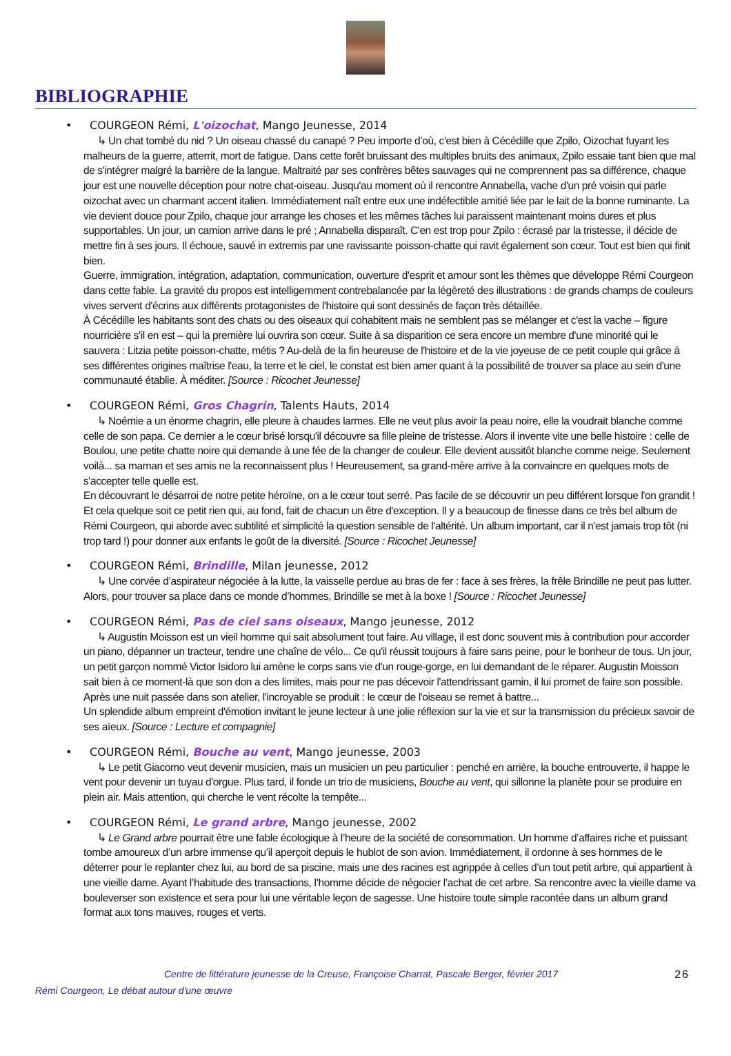BIBLIOGRAPHIE
• COURGEON Rémi, L'oizochat, Mango Jeunesse, 2014
↳ Un chat tombé du nid ? Un oiseau chassé du canapé ? Peu importe d’où, c'est bien à Cécédille que Zpilo, Oizochat fuyant les malheurs de la guerre, atterrit, mort de fatigue. Dans cette forêt bruissant des multiples bruits des animaux, Zpilo essaie tant bien que mal de s'intégrer malgré la barrière de la langue. Maltraité par ses confrères bêtes sauvages qui ne comprennent pas sa différence, chaque jour est une nouvelle déception pour notre chat-oiseau. Jusqu'au moment où il rencontre Annabella, vache d'un pré voisin qui parle oizochat avec un charmant accent italien. Immédiatement naît entre eux une indéfectible amitié liée par le lait de la bonne ruminante. La vie devient douce pour Zpilo, chaque jour arrange les choses et les mêmes tâches lui paraissent maintenant moins dures et plus supportables. Un jour, un camion arrive dans le pré ; Annabella disparaît. C'en est trop pour Zpilo : écrasé par la tristesse, il décide de mettre fin à ses jours. Il échoue, sauvé in extremis par une ravissante poisson-chatte qui ravit également son cœur. Tout est bien qui finit bien.
Guerre, immigration, intégration, adaptation, communication, ouverture d'esprit et amour sont les thèmes que développe Rémi Courgeon dans cette fable. La gravité du propos est intelligemment contrebalancée par la légèreté des illustrations : de grands champs de couleurs vives servent d'écrins aux différents protagonistes de l'histoire qui sont dessinés de façon très détaillée.
À Cécédille les habitants sont des chats ou des oiseaux qui cohabitent mais ne semblent pas se mélanger et c'est la vache – figure nourricière s'il en est – qui la première lui ouvrira son cœur. Suite à sa disparition ce sera encore un membre d'une minorité qui le sauvera : Litzia petite poisson-chatte, métis ? Au-delà de la fin heureuse de l'histoire et de la vie joyeuse de ce petit couple qui grâce à ses différentes origines maîtrise l'eau, la terre et le ciel, le constat est bien amer quant à la possibilité de trouver sa place au sein d'une communauté établie. À méditer. [Source : Ricochet Jeunesse]
• COURGEON Rémi, Gros Chagrin, Talents Hauts, 2014
↳ Noémie a un énorme chagrin, elle pleure à chaudes larmes. Elle ne veut plus avoir la peau noire, elle la voudrait blanche comme celle de son papa. Ce dernier a le cœur brisé lorsqu'il découvre sa fille pleine de tristesse. Alors il invente vite une belle histoire : celle de Boulou, une petite chatte noire qui demande à une fée de la changer de couleur. Elle devient aussitôt blanche comme neige. Seulement voilà... sa maman et ses amis ne la reconnaissent plus ! Heureusement, sa grand-mère arrive à la convaincre en quelques mots de s'accepter telle quelle est.
En découvrant le désarroi de notre petite héroïne, on a le cœur tout serré. Pas facile de se découvrir un peu différent lorsque l'on grandit ! Et cela quelque soit ce petit rien qui, au fond, fait de chacun un être d'exception. Il y a beaucoup de finesse dans ce très bel album de Rémi Courgeon, qui aborde avec subtilité et simplicité la question sensible de l'altérité. Un album important, car il n'est jamais trop tôt (ni trop tard !) pour donner aux enfants le goût de la diversité. [Source : Ricochet Jeunesse]
• COURGEON Rémi, Brindille, Milan jeunesse, 2012
↳ Une corvée d’aspirateur négociée à la lutte, la vaisselle perdue au bras de fer : face à ses frères, la frêle Brindille ne peut pas lutter. Alors, pour trouver sa place dans ce monde d’hommes, Brindille se met à la boxe ! [Source : Ricochet Jeunesse]
• COURGEON Rémi, Pas de ciel sans oiseaux, Mango jeunesse, 2012
↳ Augustin Moisson est un vieil homme qui sait absolument tout faire. Au village, il est donc souvent mis à contribution pour accorder un piano, dépanner un tracteur, tendre une chaîne de vélo... Ce qu'il réussit toujours à faire sans peine, pour le bonheur de tous. Un jour, un petit garçon nommé Victor Isidoro lui amène le corps sans vie d'un rouge-gorge, en lui demandant de le réparer. Augustin Moisson sait bien à ce moment-là que son don a des limites, mais pour ne pas décevoir l'attendrissant gamin, il lui promet de faire son possible. Après une nuit passée dans son atelier, l'incroyable se produit : le cœur de l'oiseau se remet à battre...
Un splendide album empreint d'émotion invitant le jeune lecteur à une jolie réflexion sur la vie et sur la transmission du précieux savoir de ses aïeux. [Source : Lecture et compagnie]
• COURGEON Rémi, Bouche au vent, Mango jeunesse, 2003
↳ Le petit Giacomo veut devenir musicien, mais un musicien un peu particulier : penché en arrière, la bouche entrouverte, il happe le vent pour devenir un tuyau d'orgue. Plus tard, il fonde un trio de musiciens, Bouche au vent, qui sillonne la planète pour se produire en plein air. Mais attention, qui cherche le vent récolte la tempête...
• COURGEON Rémi, Le grand arbre, Mango jeunesse, 2002
↳ Le Grand arbre pourrait être une fable écologique à l’heure de la société de consommation. Un homme d’affaires riche et puissant tombe amoureux d’un arbre immense qu’il aperçoit depuis le hublot de son avion. Immédiatement, il ordonne à ses hommes de le déterrer pour le replanter chez lui, au bord de sa piscine, mais une des racines est agrippée à celles d’un tout petit arbre, qui appartient à une vieille dame. Ayant l’habitude des transactions, l’homme décide de négocier l’achat de cet arbre. Sa rencontre avec la vieille dame va bouleverser son existence et sera pour lui une véritable leçon de sagesse. Une histoire toute simple racontée dans un album grand format aux tons mauves, rouges et verts.
Centre de littérature jeunesse de la Creuse, Françoise Charrat, Pascale Berger, février 2017 26
Rémi Courgeon, Le débat autour d'une œuvre